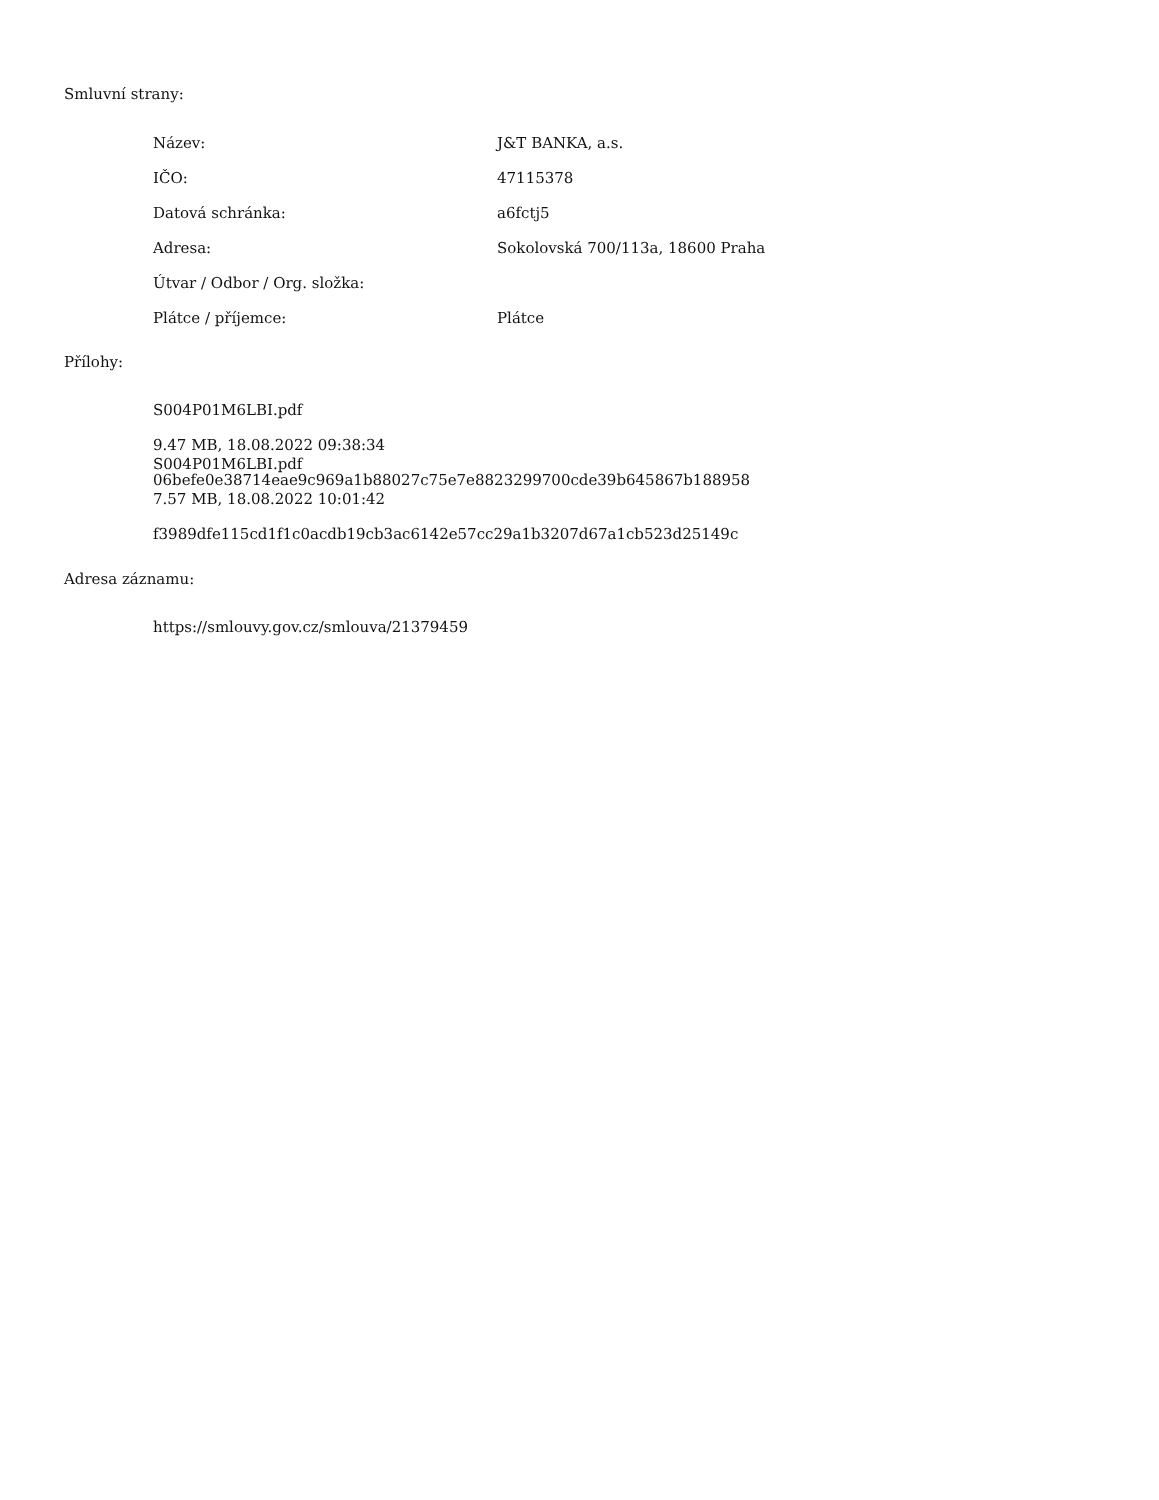Smluvní strany:
| Název: | J&T BANKA, a.s. |
| IČO: | 47115378 |
| Datová schránka: | a6fctj5 |
| Adresa: | Sokolovská 700/113a, 18600 Praha |
| Útvar / Odbor / Org. složka: | |
| Plátce / příjemce: | Plátce |
Přílohy:
S004P01M6LBI.pdf
9.47 MB, 18.08.2022 09:38:34
06befe0e38714eae9c969a1b88027c75e7e8823299700cde39b645867b188958
S004P01M6LBI.pdf
7.57 MB, 18.08.2022 10:01:42
f3989dfe115cd1f1c0acdb19cb3ac6142e57cc29a1b3207d67a1cb523d25149c
Adresa záznamu:
https://smlouvy.gov.cz/smlouva/21379459